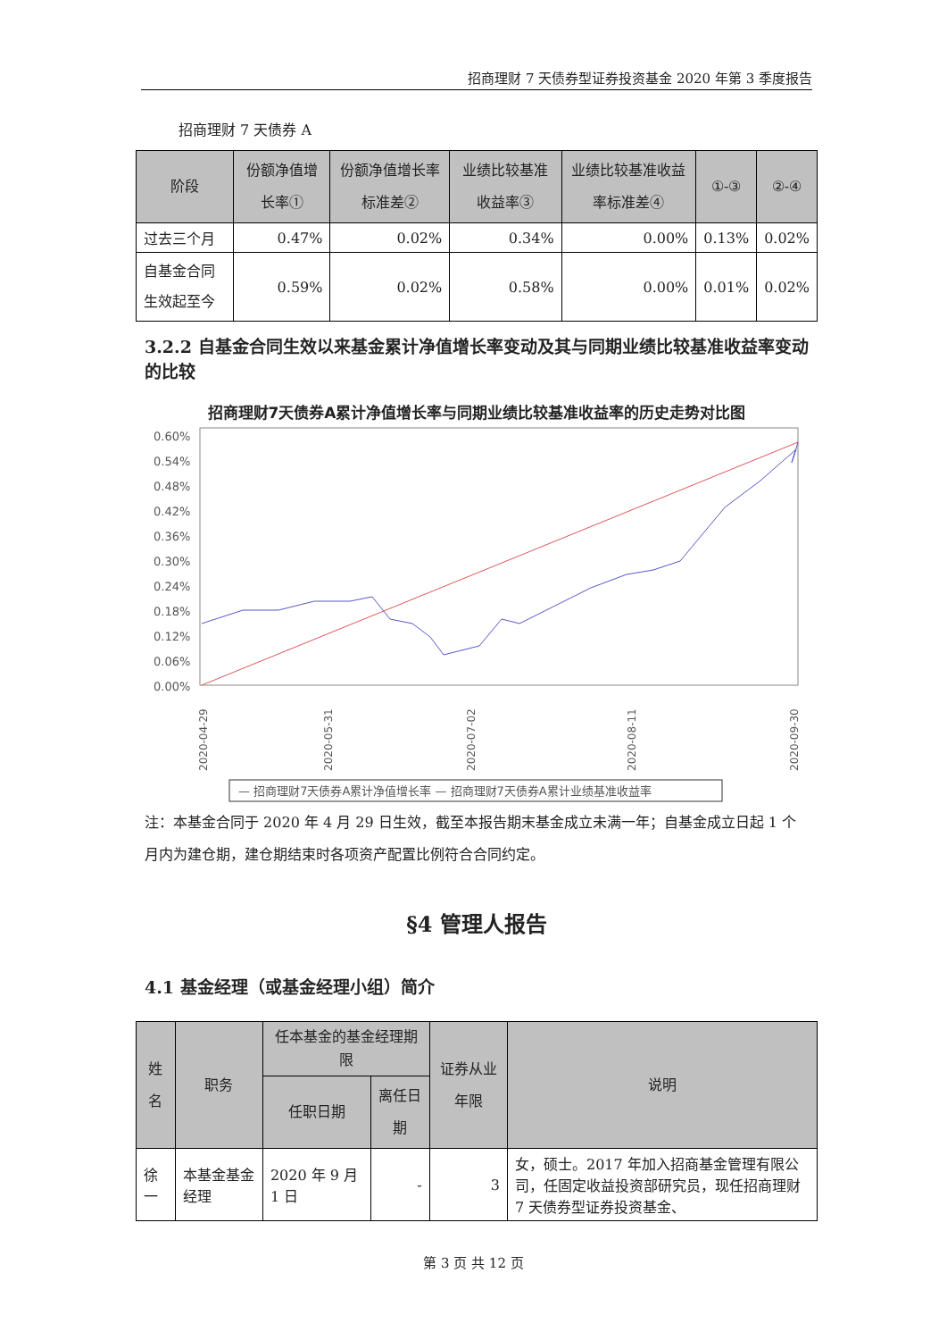招商理财 7 天债券型证券投资基金 2020 年第 3 季度报告
招商理财 7 天债券 A
| 阶段 | 份额净值增长率① | 份额净值增长率标准差② | 业绩比较基准收益率③ | 业绩比较基准收益率标准差④ | ①-③ | ②-④ |
| --- | --- | --- | --- | --- | --- | --- |
| 过去三个月 | 0.47% | 0.02% | 0.34% | 0.00% | 0.13% | 0.02% |
| 自基金合同生效起至今 | 0.59% | 0.02% | 0.58% | 0.00% | 0.01% | 0.02% |
3.2.2 自基金合同生效以来基金累计净值增长率变动及其与同期业绩比较基准收益率变动的比较
招商理财7天债券A累计净值增长率与同期业绩比较基准收益率的历史走势对比图
0.60%
0.54%
0.48%
0.42%
0.36%
0.30%
0.24%
0.18%
0.12%
0.06%
0.00%
2020-04-29
2020-05-31
2020-07-02
2020-08-11
2020-09-30
— 招商理财7天债券A累计净值增长率 — 招商理财7天债券A累计业绩基准收益率
注：本基金合同于 2020 年 4 月 29 日生效，截至本报告期末基金成立未满一年；自基金成立日起 1 个月内为建仓期，建仓期结束时各项资产配置比例符合合同约定。
§4 管理人报告
4.1 基金经理（或基金经理小组）简介
| 姓名 | 职务 | 任本基金的基金经理期限 | | 证券从业年限 | 说明 |
| --- | --- | --- | --- | --- | --- |
| | | 任职日期 | 离任日期 | | |
| 徐一 | 本基金基金经理 | 2020 年 9 月 1 日 | - | 3 | 女，硕士。2017 年加入招商基金管理有限公司，任固定收益投资部研究员，现任招商理财 7 天债券型证券投资基金、 |
第 3 页 共 12 页